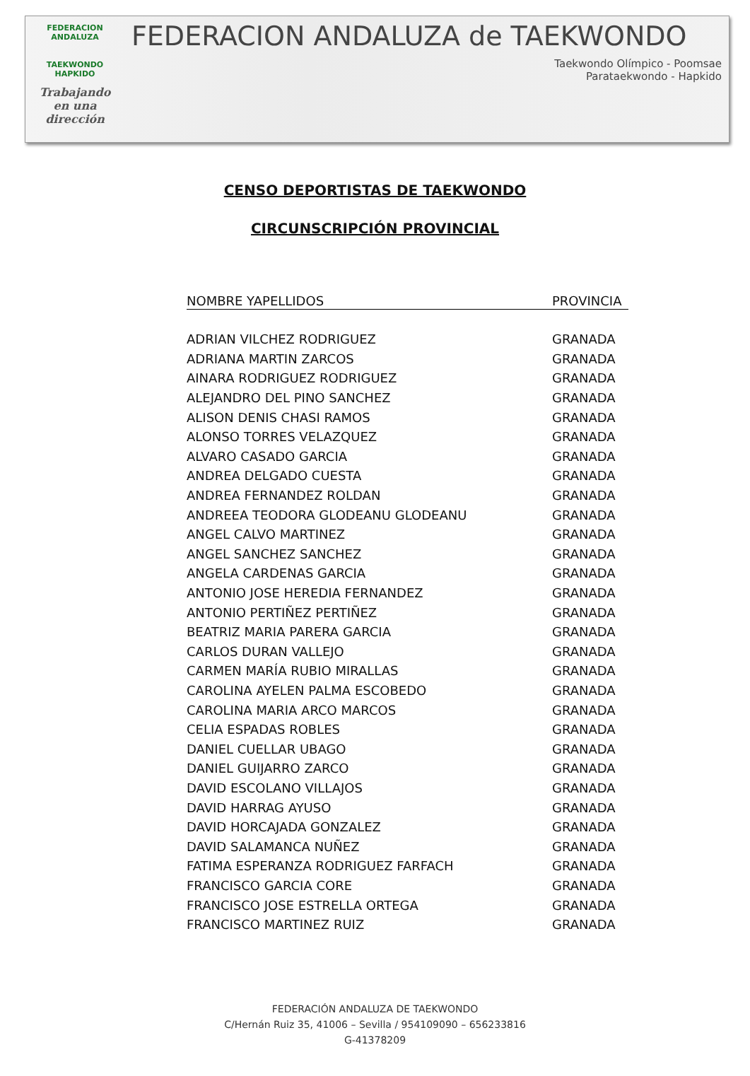FEDERACION ANDALUZA
TAEKWONDO
HAPKIDO
Trabajando en una dirección
FEDERACION ANDALUZA de TAEKWONDO
Taekwondo Olímpico - Poomsae
Parataekwondo - Hapkido
CENSO DEPORTISTAS DE TAEKWONDO
CIRCUNSCRIPCIÓN PROVINCIAL
| NOMBRE YAPELLIDOS | PROVINCIA |
| --- | --- |
| ADRIAN VILCHEZ RODRIGUEZ | GRANADA |
| ADRIANA MARTIN ZARCOS | GRANADA |
| AINARA RODRIGUEZ RODRIGUEZ | GRANADA |
| ALEJANDRO DEL PINO SANCHEZ | GRANADA |
| ALISON DENIS CHASI RAMOS | GRANADA |
| ALONSO TORRES VELAZQUEZ | GRANADA |
| ALVARO CASADO GARCIA | GRANADA |
| ANDREA DELGADO CUESTA | GRANADA |
| ANDREA FERNANDEZ ROLDAN | GRANADA |
| ANDREEA TEODORA GLODEANU GLODEANU | GRANADA |
| ANGEL CALVO MARTINEZ | GRANADA |
| ANGEL SANCHEZ SANCHEZ | GRANADA |
| ANGELA CARDENAS GARCIA | GRANADA |
| ANTONIO JOSE HEREDIA FERNANDEZ | GRANADA |
| ANTONIO PERTIÑEZ PERTIÑEZ | GRANADA |
| BEATRIZ MARIA PARERA GARCIA | GRANADA |
| CARLOS DURAN VALLEJO | GRANADA |
| CARMEN MARÍA RUBIO MIRALLAS | GRANADA |
| CAROLINA AYELEN PALMA ESCOBEDO | GRANADA |
| CAROLINA MARIA ARCO MARCOS | GRANADA |
| CELIA ESPADAS ROBLES | GRANADA |
| DANIEL CUELLAR UBAGO | GRANADA |
| DANIEL GUIJARRO ZARCO | GRANADA |
| DAVID ESCOLANO VILLAJOS | GRANADA |
| DAVID HARRAG AYUSO | GRANADA |
| DAVID HORCAJADA GONZALEZ | GRANADA |
| DAVID SALAMANCA NUÑEZ | GRANADA |
| FATIMA ESPERANZA RODRIGUEZ FARFACH | GRANADA |
| FRANCISCO GARCIA CORE | GRANADA |
| FRANCISCO JOSE ESTRELLA ORTEGA | GRANADA |
| FRANCISCO MARTINEZ RUIZ | GRANADA |
FEDERACIÓN ANDALUZA DE TAEKWONDO
C/Hernán Ruiz 35, 41006 – Sevilla / 954109090 – 656233816
G-41378209